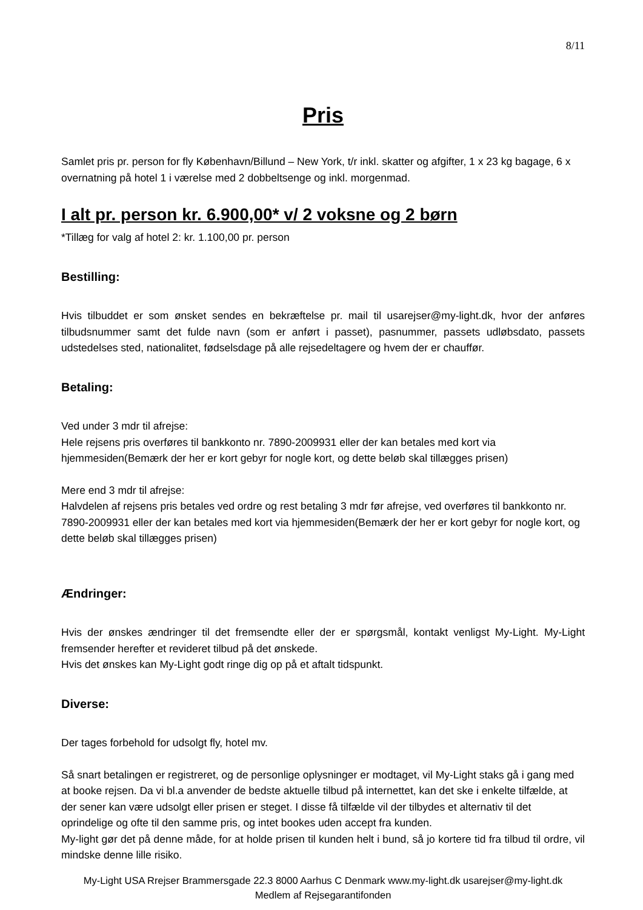8/11
Pris
Samlet pris pr. person for fly København/Billund – New York, t/r inkl. skatter og afgifter, 1 x 23 kg bagage, 6 x overnatning på hotel 1 i værelse med 2 dobbeltsenge og inkl. morgenmad.
I alt pr. person kr. 6.900,00* v/ 2 voksne og 2 børn
*Tillæg for valg af hotel 2: kr. 1.100,00 pr. person
Bestilling:
Hvis tilbuddet er som ønsket sendes en bekræftelse pr. mail til usarejser@my-light.dk, hvor der anføres tilbudsnummer samt det fulde navn (som er anført i passet), pasnummer, passets udløbsdato, passets udstedelses sted, nationalitet, fødselsdage på alle rejsedeltagere og hvem der er chauffør.
Betaling:
Ved under 3 mdr til afrejse:
Hele rejsens pris overføres til bankkonto nr. 7890-2009931 eller der kan betales med kort via hjemmesiden(Bemærk der her er kort gebyr for nogle kort, og dette beløb skal tillægges prisen)
Mere end 3 mdr til afrejse:
Halvdelen af rejsens pris betales ved ordre og rest betaling 3 mdr før afrejse, ved overføres til bankkonto nr. 7890-2009931 eller der kan betales med kort via hjemmesiden(Bemærk der her er kort gebyr for nogle kort, og dette beløb skal tillægges prisen)
Ændringer:
Hvis der ønskes ændringer til det fremsendte eller der er spørgsmål, kontakt venligst My-Light. My-Light fremsender herefter et revideret tilbud på det ønskede.
Hvis det ønskes kan My-Light godt ringe dig op på et aftalt tidspunkt.
Diverse:
Der tages forbehold for udsolgt fly, hotel mv.
Så snart betalingen er registreret, og de personlige oplysninger er modtaget, vil My-Light staks gå i gang med at booke rejsen. Da vi bl.a anvender de bedste aktuelle tilbud på internettet, kan det ske i enkelte tilfælde, at der sener kan være udsolgt eller prisen er steget. I disse få tilfælde vil der tilbydes et alternativ til det oprindelige og ofte til den samme pris, og intet bookes uden accept fra kunden.
My-light gør det på denne måde, for at holde prisen til kunden helt i bund, så jo kortere tid fra tilbud til ordre, vil mindske denne lille risiko.
My-Light USA Rrejser Brammersgade 22.3 8000 Aarhus C Denmark www.my-light.dk usarejser@my-light.dk
Medlem af Rejsegarantifonden